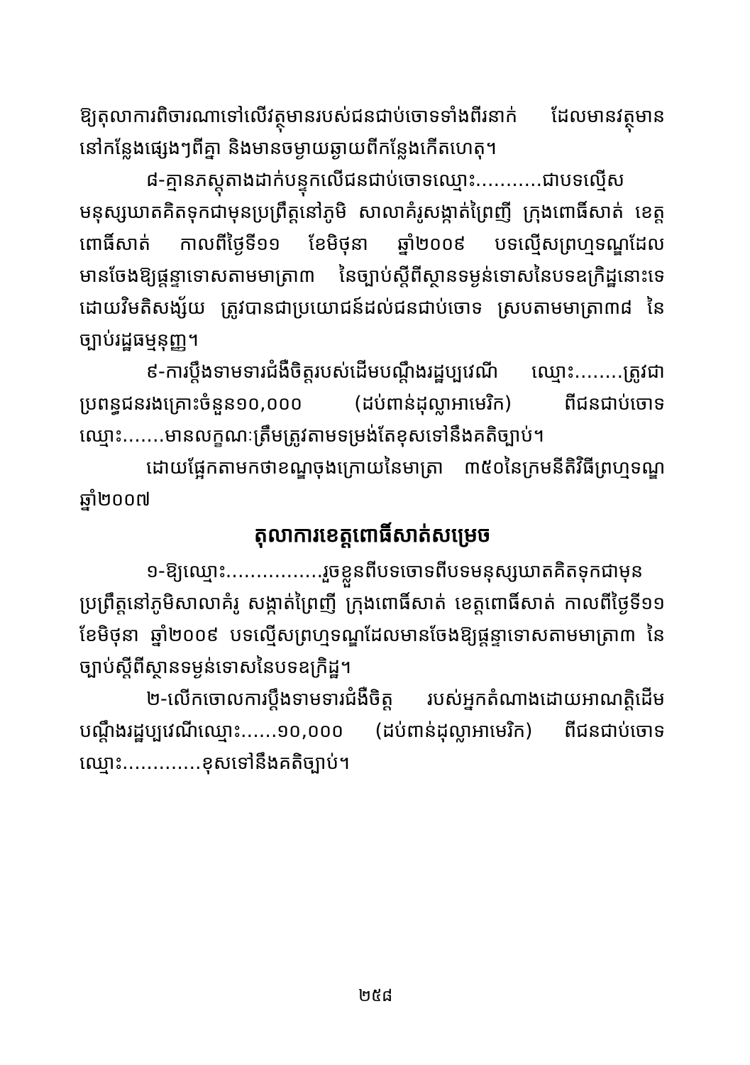ឱ្យតុលាការពិចារណាទៅលើវត្ថុមានរបស់ជនជាប់ចោទទាំងពីរនាក់ ដែលមានវត្ថុមាន នៅកន្លែងផ្សេងៗពីគ្នា និងមានចម្ងាយឆ្ងាយពីកន្លែងកើតហេតុ។
៨-គ្មានភស្តុតាងដាក់បន្ទុកលើជនជាប់ចោទឈ្មោះ...........ជាបទល្មើសមនុស្សឃាតគិតទុកជាមុនប្រព្រឹត្តនៅភូមិ សាលាគំរូសង្កាត់ព្រៃញី ក្រុងពោធិ៍សាត់ ខេត្តពោធិ៍សាត់ កាលពីថ្ងៃទី១១ ខែមិថុនា ឆ្នាំ២០០៩ បទល្មើសព្រហ្មទណ្ឌដែល មានចែងឱ្យផ្តន្ទាទោសតាមមាត្រា៣ នៃច្បាប់ស្តីពីស្ថានទម្ងន់ទោសនៃបទឧក្រិដ្ឋនោះទេ ដោយវិមតិសង្ស័យ ត្រូវបានជាប្រយោជន៍ដល់ជនជាប់ចោទ ស្របតាមមាត្រា៣៨ នៃច្បាប់រដ្ឋធម្មនុញ្ញ។
៩-ការប្តឹងទាមទារជំងឺចិត្តរបស់ដើមបណ្តឹងរដ្ឋប្បវេណី ឈ្មោះ........ត្រូវជាប្រពន្ធជនរងគ្រោះចំនួន១០,០០០ (ដប់ពាន់ដុល្លាអាមេរិក) ពីជនជាប់ចោទឈ្មោះ.......មានលក្ខណៈត្រឹមត្រូវតាមទម្រង់តែខុសទៅនឹងគតិច្បាប់។
ដោយផ្អែកតាមកថាខណ្ឌចុងក្រោយនៃមាត្រា ៣៥០នៃក្រមនីតិវិធីព្រហ្មទណ្ឌឆ្នាំ២០០៧
តុលាការខេត្តពោធិ៍សាត់សម្រេច
១-ឱ្យឈ្មោះ................រួចខ្លួនពីបទចោទពីបទមនុស្សឃាតគិតទុកជាមុនប្រព្រឹត្តនៅភូមិសាលាគំរូ សង្កាត់ព្រៃញី ក្រុងពោធិ៍សាត់ ខេត្តពោធិ៍សាត់ កាលពីថ្ងៃទី១១ ខែមិថុនា ឆ្នាំ២០០៩ បទល្មើសព្រហ្មទណ្ឌដែលមានចែងឱ្យផ្តន្ទាទោសតាមមាត្រា៣ នៃច្បាប់ស្តីពីស្ថានទម្ងន់ទោសនៃបទឧក្រិដ្ឋ។
២-លើកចោលការប្តឹងទាមទារជំងឺចិត្ត របស់អ្នកតំណាងដោយអាណត្តិដើមបណ្តឹងរដ្ឋប្បវេណីឈ្មោះ......១០,០០០ (ដប់ពាន់ដុល្លាអាមេរិក) ពីជនជាប់ចោទឈ្មោះ.............ខុសទៅនឹងគតិច្បាប់។
២៥៨